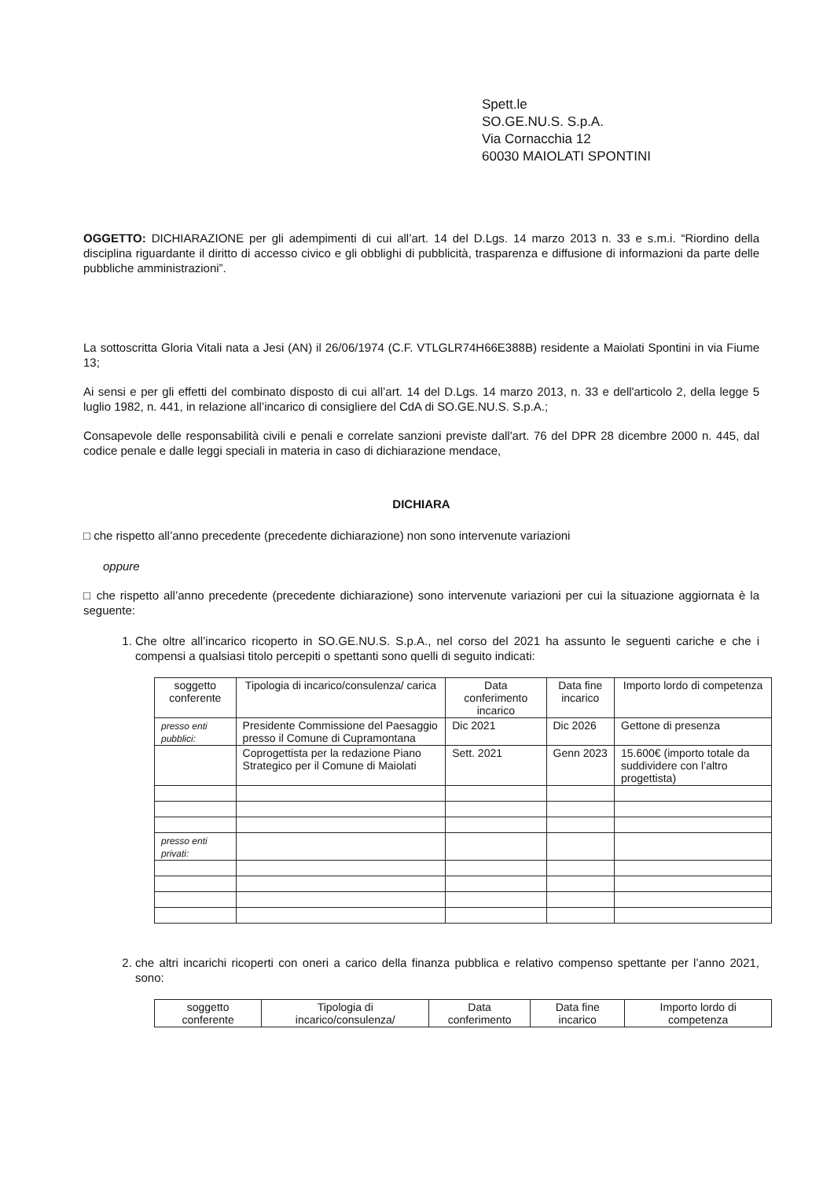Spett.le
SO.GE.NU.S. S.p.A.
Via Cornacchia 12
60030 MAIOLATI SPONTINI
OGGETTO: DICHIARAZIONE per gli adempimenti di cui all’art. 14 del D.Lgs. 14 marzo 2013 n. 33 e s.m.i. “Riordino della disciplina riguardante il diritto di accesso civico e gli obblighi di pubblicità, trasparenza e diffusione di informazioni da parte delle pubbliche amministrazioni”.
La sottoscritta Gloria Vitali nata a Jesi (AN) il 26/06/1974 (C.F. VTLGLR74H66E388B) residente a Maiolati Spontini in via Fiume 13;
Ai sensi e per gli effetti del combinato disposto di cui all’art. 14 del D.Lgs. 14 marzo 2013, n. 33 e dell'articolo 2, della legge 5 luglio 1982, n. 441, in relazione all’incarico di consigliere del CdA di SO.GE.NU.S. S.p.A.;
Consapevole delle responsabilità civili e penali e correlate sanzioni previste dall'art. 76 del DPR 28 dicembre 2000 n. 445, dal codice penale e dalle leggi speciali in materia in caso di dichiarazione mendace,
DICHIARA
□ che rispetto all’anno precedente (precedente dichiarazione) non sono intervenute variazioni
oppure
□ che rispetto all’anno precedente (precedente dichiarazione) sono intervenute variazioni per cui la situazione aggiornata è la seguente:
1. Che oltre all’incarico ricoperto in SO.GE.NU.S. S.p.A., nel corso del 2021 ha assunto le seguenti cariche e che i compensi a qualsiasi titolo percepiti o spettanti sono quelli di seguito indicati:
| soggetto conferente | Tipologia di incarico/consulenza/ carica | Data conferimento incarico | Data fine incarico | Importo lordo di competenza |
| --- | --- | --- | --- | --- |
| presso enti pubblici: | Presidente Commissione del Paesaggio presso il Comune di Cupramontana | Dic 2021 | Dic 2026 | Gettone di presenza |
| | Coprogettista per la redazione Piano Strategico per il Comune di Maiolati | Sett. 2021 | Genn 2023 | 15.600€ (importo totale da suddividere con l’altro progettista) |
| presso enti privati: | | | | |
2. che altri incarichi ricoperti con oneri a carico della finanza pubblica e relativo compenso spettante per l’anno 2021, sono:
| soggetto conferente | Tipologia di incarico/consulenza/ | Data conferimento | Data fine incarico | Importo lordo di competenza |
| --- | --- | --- | --- | --- |